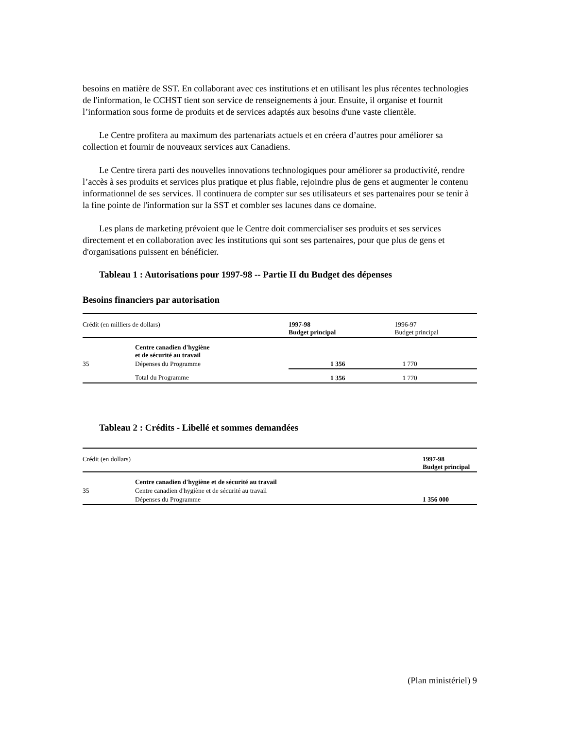besoins en matière de SST. En collaborant avec ces institutions et en utilisant les plus récentes technologies de l'information, le CCHST tient son service de renseignements à jour. Ensuite, il organise et fournit l’information sous forme de produits et de services adaptés aux besoins d'une vaste clientèle.
Le Centre profitera au maximum des partenariats actuels et en créera d’autres pour améliorer sa collection et fournir de nouveaux services aux Canadiens.
Le Centre tirera parti des nouvelles innovations technologiques pour améliorer sa productivité, rendre l’accès à ses produits et services plus pratique et plus fiable, rejoindre plus de gens et augmenter le contenu informationnel de ses services. Il continuera de compter sur ses utilisateurs et ses partenaires pour se tenir à la fine pointe de l'information sur la SST et combler ses lacunes dans ce domaine.
Les plans de marketing prévoient que le Centre doit commercialiser ses produits et ses services directement et en collaboration avec les institutions qui sont ses partenaires, pour que plus de gens et d'organisations puissent en bénéficier.
Tableau 1 : Autorisations pour 1997-98 -- Partie II du Budget des dépenses
Besoins financiers par autorisation
| Crédit (en milliers de dollars) | | 1997-98 Budget principal | 1996-97 Budget principal |
| | Centre canadien d'hygiène et de sécurité au travail | | |
| 35 | Dépenses du Programme | 1 356 | 1 770 |
| | Total du Programme | 1 356 | 1 770 |
Tableau 2 : Crédits - Libellé et sommes demandées
| Crédit (en dollars) | | 1997-98 Budget principal |
| | Centre canadien d'hygiène et de sécurité au travail | |
| 35 | Centre canadien d'hygiène et de sécurité au travail | |
| | Dépenses du Programme | 1 356 000 |
(Plan ministériel) 9